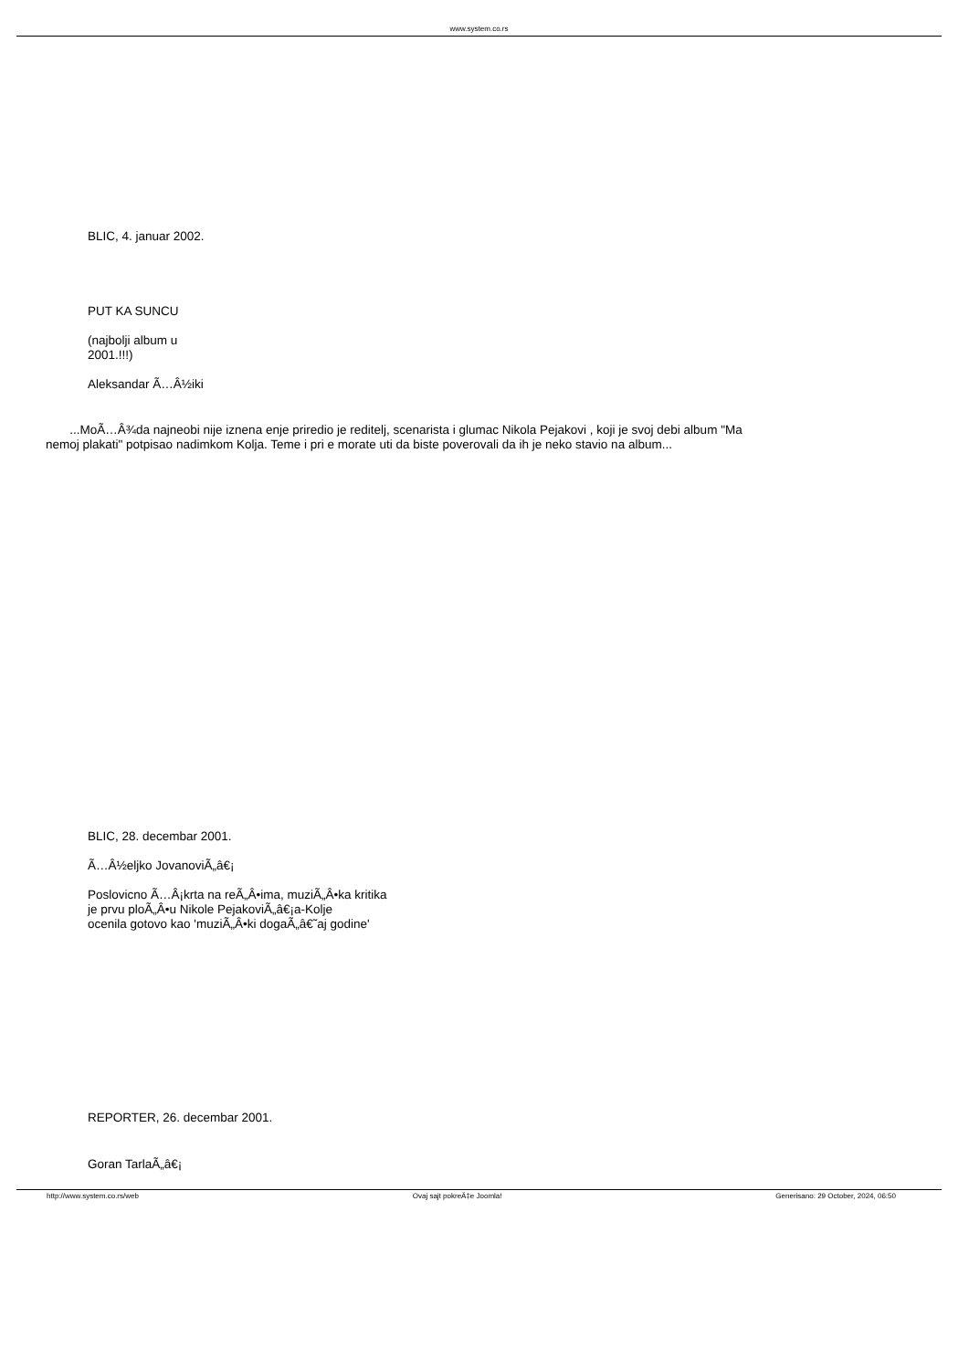www.system.co.rs
BLIC, 4. januar 2002.
PUT KA SUNCU
(najbolji album u
2001.!!!)
Aleksandar Ã…Â½iki
...MoÃ…Â¾da najneobi nije iznena enje priredio je reditelj, scenarista i glumac Nikola Pejakovi , koji je svoj debi album "Ma
nemoj plakati" potpisao nadimkom Kolja. Teme i pri e morate uti da biste poverovali da ih je neko stavio na album...
BLIC, 28. decembar 2001.
Ã…Â½eljko JovanoviÃ„â€¡
Poslovicno Ã…Â¡krta na reÃ„Â•ima, muziÃ„Â•ka kritika
je prvu ploÃ„Â•u Nikole PejakoviÃ„â€¡a-Kolje
ocenila gotovo kao 'muziÃ„Â•ki dogaÃ„â€˜aj godine'
REPORTER, 26. decembar 2001.
Goran TarlaÃ„â€¡
http://www.system.co.rs/web Ovaj sajt pokreÄ‡e Joomla! Generisano: 29 October, 2024, 06:50